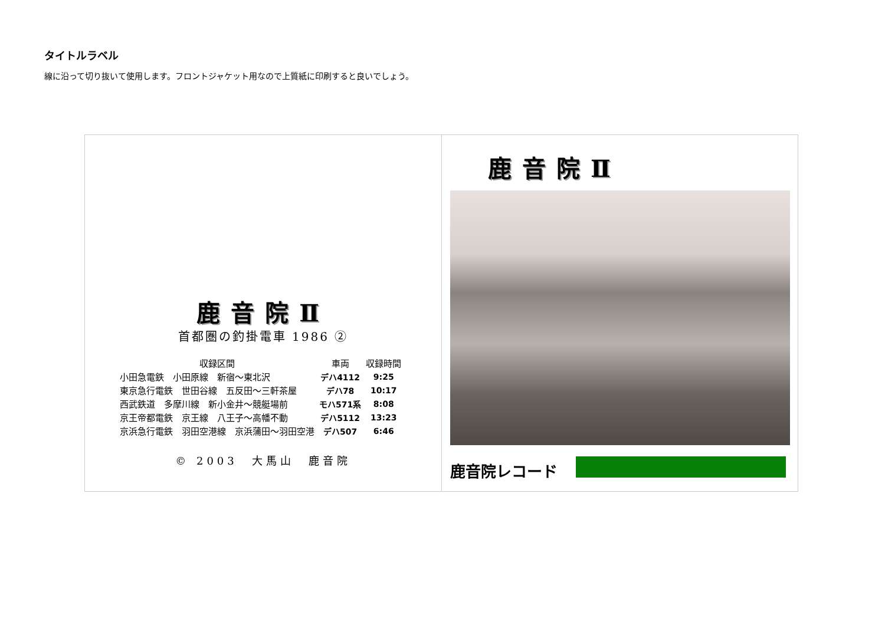タイトルラベル
線に沿って切り抜いて使用します。フロントジャケット用なので上質紙に印刷すると良いでしょう。
鹿音院Ⅱ
首都圏の釣掛電車 1986 ②
| 収録区間 | 車両 | 収録時間 |
| --- | --- | --- |
| 小田急電鉄 小田原線 新宿～東北沢 | デハ4112 | 9:25 |
| 東京急行電鉄 世田谷線 五反田～三軒茶屋 | デハ78 | 10:17 |
| 西武鉄道 多摩川線 新小金井～競艇場前 | モハ571系 | 8:08 |
| 京王帝都電鉄 京王線 八王子～高幡不動 | デハ5112 | 13:23 |
| 京浜急行電鉄 羽田空港線 京浜蒲田～羽田空港 | デハ507 | 6:46 |
© 2003　大馬山　鹿音院
鹿音院Ⅱ
鹿音院レコード